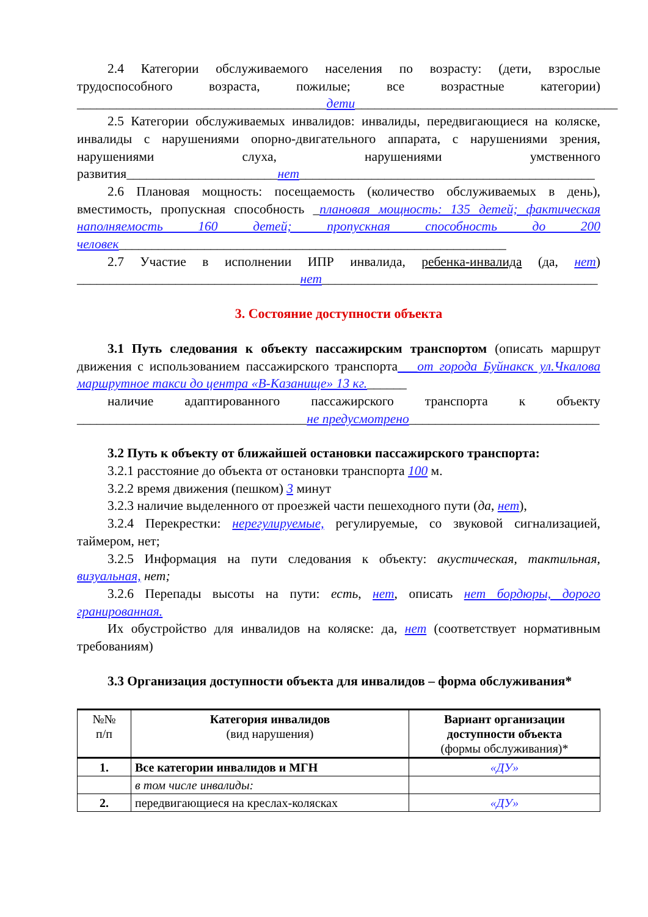2.4 Категории обслуживаемого населения по возрасту: (дети, взрослые трудоспособного возраста, пожилые; все возрастные категории) ______________________________________дети________________________________________
2.5 Категории обслуживаемых инвалидов: инвалиды, передвигающиеся на коляске, инвалиды с нарушениями опорно-двигательного аппарата, с нарушениями зрения, нарушениями слуха, нарушениями умственного развития_______________________нет_____________________________________________
2.6 Плановая мощность: посещаемость (количество обслуживаемых в день), вместимость, пропускная способность _плановая мощность: 135 детей; фактическая наполняемость 160 детей; пропускная способность до 200 человек___________________________________________________________
2.7 Участие в исполнении ИПР инвалида, ребенка-инвалида (да, нет) __________________________________нет__________________________________________
3. Состояние доступности объекта
3.1 Путь следования к объекту пассажирским транспортом (описать маршрут движения с использованием пассажирского транспорта___от города Буйнакск ул.Чкалова маршрутное такси до центра «В-Казанище» 13 кг.______
наличие адаптированного пассажирского транспорта к объекту ___________________________________не предусмотрено_____________________________
3.2 Путь к объекту от ближайшей остановки пассажирского транспорта:
3.2.1 расстояние до объекта от остановки транспорта 100 м.
3.2.2 время движения (пешком) 3 минут
3.2.3 наличие выделенного от проезжей части пешеходного пути (да, нет),
3.2.4 Перекрестки: нерегулируемые, регулируемые, со звуковой сигнализацией, таймером, нет;
3.2.5 Информация на пути следования к объекту: акустическая, тактильная, визуальная, нет;
3.2.6 Перепады высоты на пути: есть, нет, описать нет бордюры, дорого гранированная.
Их обустройство для инвалидов на коляске: да, нет (соответствует нормативным требованиям)
3.3 Организация доступности объекта для инвалидов – форма обслуживания*
| №№ п/п | Категория инвалидов (вид нарушения) | Вариант организации доступности объекта (формы обслуживания)* |
| --- | --- | --- |
| 1. | Все категории инвалидов и МГН | «ДУ» |
| | в том числе инвалиды: | |
| 2. | передвигающиеся на креслах-колясках | «ДУ» |